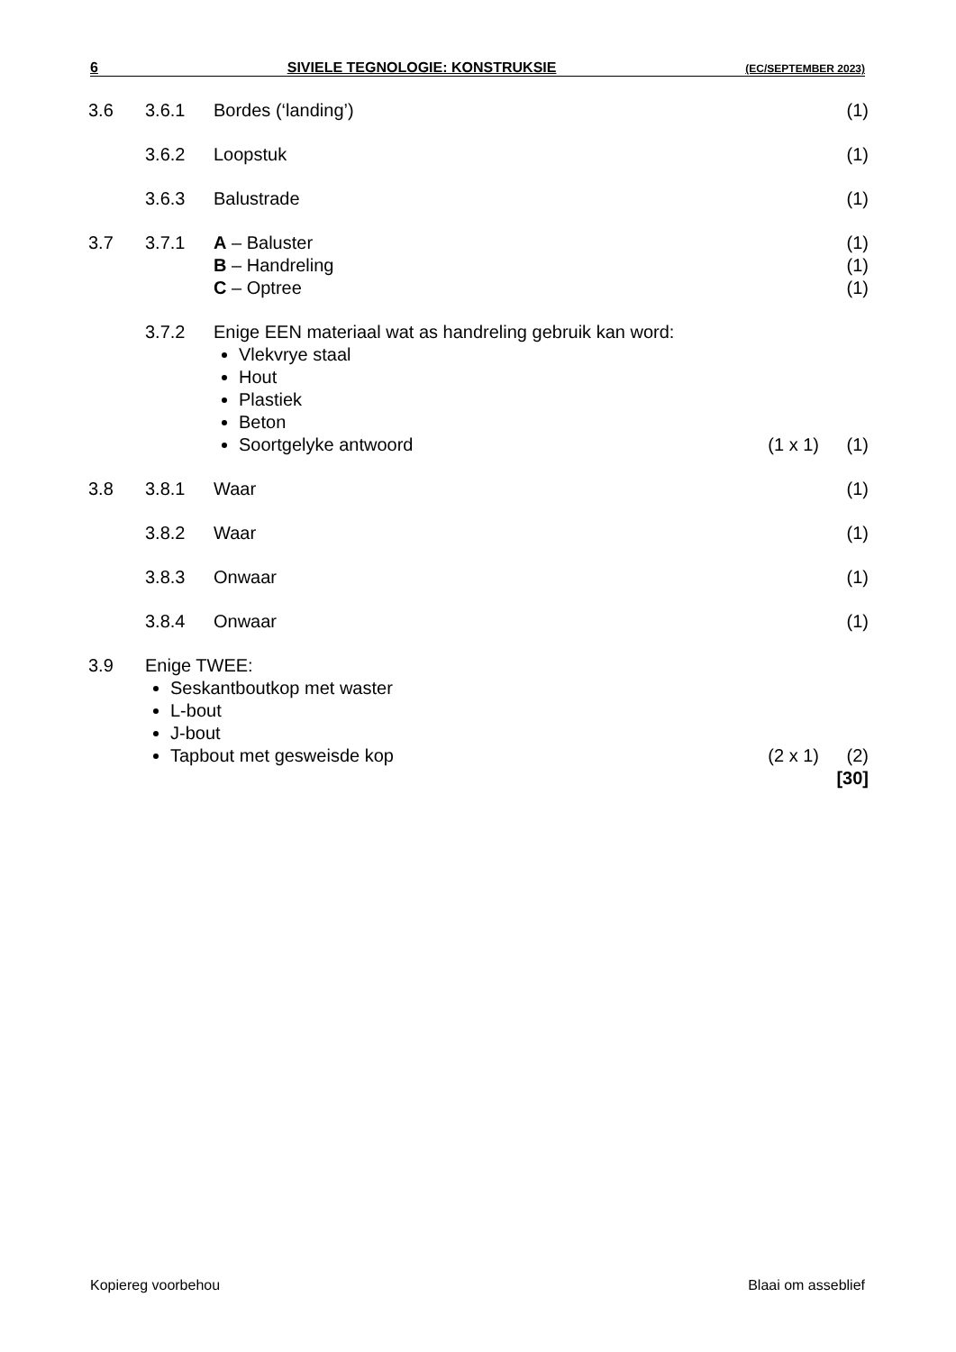6 SIVIELE TEGNOLOGIE: KONSTRUKSIE (EC/SEPTEMBER 2023)
| 3.6 | 3.6.1 | Bordes (‘landing’) | | (1) |
| | 3.6.2 | Loopstuk | | (1) |
| | 3.6.3 | Balustrade | | (1) |
| 3.7 | 3.7.1 | A – Baluster B – Handreling C – Optree | | (1) (1) (1) |
| | 3.7.2 | Enige EEN materiaal wat as handreling gebruik kan word: Vlekvrye staal Hout Plastiek Beton Soortgelyke antwoord | (1 x 1) | (1) |
| 3.8 | 3.8.1 | Waar | | (1) |
| | 3.8.2 | Waar | | (1) |
| | 3.8.3 | Onwaar | | (1) |
| | 3.8.4 | Onwaar | | (1) |
| 3.9 | Enige TWEE: Seskantboutkop met waster L-bout J-bout Tapbout met gesweisde kop | | (2 x 1) | (2) [30] |
Kopiereg voorbehou Blaai om asseblief